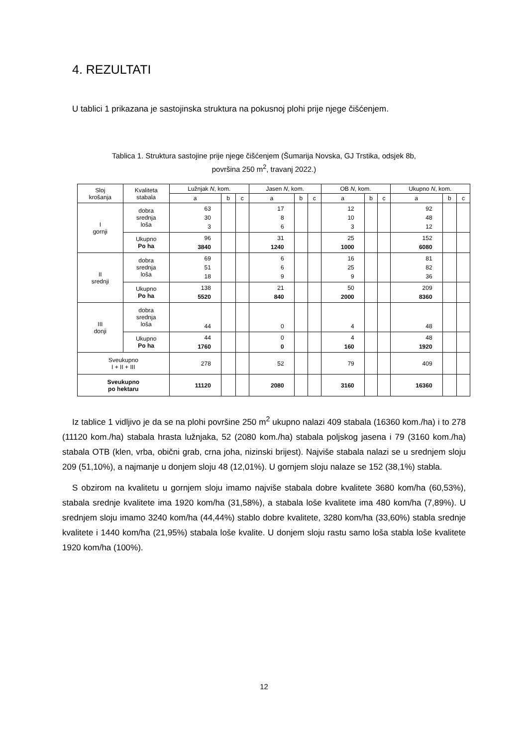4. REZULTATI
U tablici 1 prikazana je sastojinska struktura na pokusnoj plohi prije njege čišćenjem.
Tablica 1. Struktura sastojine prije njege čišćenjem (Šumarija Novska, GJ Trstika, odsjek 8b,
površina 250 m<sup>2</sup>, travanj 2022.)
| Sloj krošanja | Kvaliteta stabala | Lužnjak N , kom. | | | Jasen N , kom. | | | OB N , kom. | | | Ukupno N , kom. | | |
| --- | --- | --- | --- | --- | --- | --- | --- | --- | --- | --- | --- | --- | --- |
| | | a | b | c | a | b | c | a | b | c | a | b | c |
| I gornji | dobra srednja loša | 63 30 3 | | | 17 8 6 | | | 12 10 3 | | | 92 48 12 | | |
| | Ukupno Po ha | 96 3840 | | | 31 1240 | | | 25 1000 | | | 152 6080 | | |
| II srednji | dobra srednja loša | 69 51 18 | | | 6 6 9 | | | 16 25 9 | | | 81 82 36 | | |
| | Ukupno Po ha | 138 5520 | | | 21 840 | | | 50 2000 | | | 209 8360 | | |
| III donji | dobra srednja loša | 44 | | | 0 | | | 4 | | | 48 | | |
| | Ukupno Po ha | 44 1760 | | | 0 0 | | | 4 160 | | | 48 1920 | | |
| Sveukupno I + II + III | | 278 | | | 52 | | | 79 | | | 409 | | |
| Sveukupno po hektaru | | 11120 | | | 2080 | | | 3160 | | | 16360 | | |
Iz tablice 1 vidljivo je da se na plohi površine 250 m<sup>2</sup> ukupno nalazi 409 stabala (16360 kom./ha) i to 278 (11120 kom./ha) stabala hrasta lužnjaka, 52 (2080 kom./ha) stabala poljskog jasena i 79 (3160 kom./ha) stabala OTB (klen, vrba, obični grab, crna joha, nizinski brijest). Najviše stabala nalazi se u srednjem sloju 209 (51,10%), a najmanje u donjem sloju 48 (12,01%). U gornjem sloju nalaze se 152 (38,1%) stabla.
S obzirom na kvalitetu u gornjem sloju imamo najviše stabala dobre kvalitete 3680 kom/ha (60,53%), stabala srednje kvalitete ima 1920 kom/ha (31,58%), a stabala loše kvalitete ima 480 kom/ha (7,89%). U srednjem sloju imamo 3240 kom/ha (44,44%) stablo dobre kvalitete, 3280 kom/ha (33,60%) stabla srednje kvalitete i 1440 kom/ha (21,95%) stabala loše kvalite. U donjem sloju rastu samo loša stabla loše kvalitete 1920 kom/ha (100%).
12